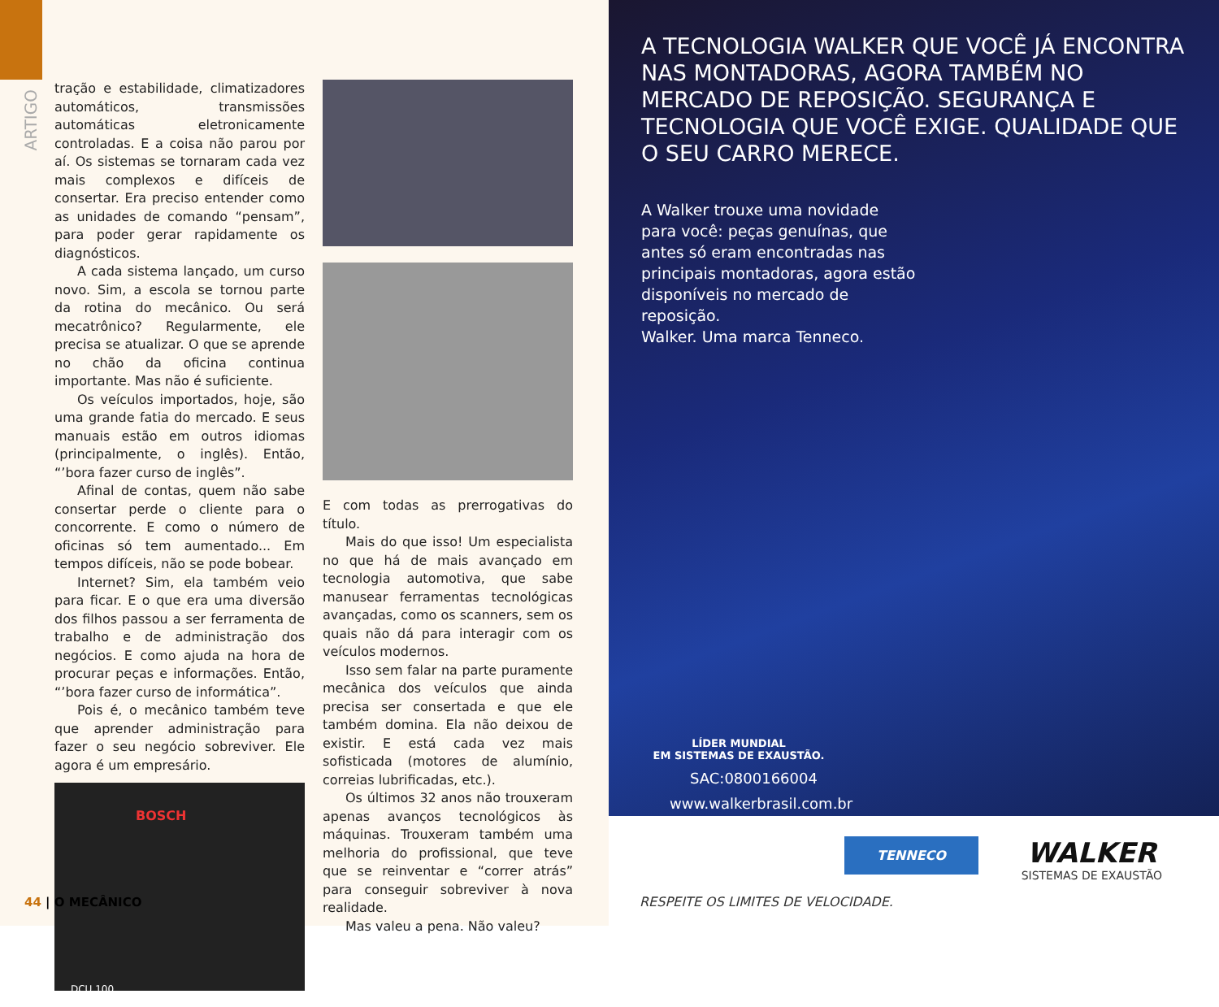ARTIGO
tração e estabilidade, climatizadores automáticos, transmissões automáticas eletronicamente controladas. E a coisa não parou por aí. Os sistemas se tornaram cada vez mais complexos e difíceis de consertar. Era preciso entender como as unidades de comando “pensam”, para poder gerar rapidamente os diagnósticos.
A cada sistema lançado, um curso novo. Sim, a escola se tornou parte da rotina do mecânico. Ou será mecatrônico? Regularmente, ele precisa se atualizar. O que se aprende no chão da oficina continua importante. Mas não é suficiente.
Os veículos importados, hoje, são uma grande fatia do mercado. E seus manuais estão em outros idiomas (principalmente, o inglês). Então, “’bora fazer curso de inglês”.
Afinal de contas, quem não sabe consertar perde o cliente para o concorrente. E como o número de oficinas só tem aumentado... Em tempos difíceis, não se pode bobear.
Internet? Sim, ela também veio para ficar. E o que era uma diversão dos filhos passou a ser ferramenta de trabalho e de administração dos negócios. E como ajuda na hora de procurar peças e informações. Então, “’bora fazer curso de informática”.
Pois é, o mecânico também teve que aprender administração para fazer o seu negócio sobreviver. Ele agora é um empresário.
BOSCH
DCU 100
E com todas as prerrogativas do título.
Mais do que isso! Um especialista no que há de mais avançado em tecnologia automotiva, que sabe manusear ferramentas tecnológicas avançadas, como os scanners, sem os quais não dá para interagir com os veículos modernos.
Isso sem falar na parte puramente mecânica dos veículos que ainda precisa ser consertada e que ele também domina. Ela não deixou de existir. E está cada vez mais sofisticada (motores de alumínio, correias lubrificadas, etc.).
Os últimos 32 anos não trouxeram apenas avanços tecnológicos às máquinas. Trouxeram também uma melhoria do profissional, que teve que se reinventar e “correr atrás” para conseguir sobreviver à nova realidade.
Mas valeu a pena. Não valeu?
44 | O MECÂNICO
A TECNOLOGIA WALKER QUE VOCÊ JÁ ENCONTRA NAS MONTADORAS, AGORA TAMBÉM NO MERCADO DE REPOSIÇÃO. SEGURANÇA E TECNOLOGIA QUE VOCÊ EXIGE. QUALIDADE QUE O SEU CARRO MERECE.
A Walker trouxe uma novidade para você: peças genuínas, que antes só eram encontradas nas principais montadoras, agora estão disponíveis no mercado de reposição.
Walker. Uma marca Tenneco.
LÍDER MUNDIAL
EM SISTEMAS DE EXAUSTÃO.
SAC:0800166004
www.walkerbrasil.com.br
TENNECO WALKER
SISTEMAS DE EXAUSTÃO
RESPEITE OS LIMITES DE VELOCIDADE.